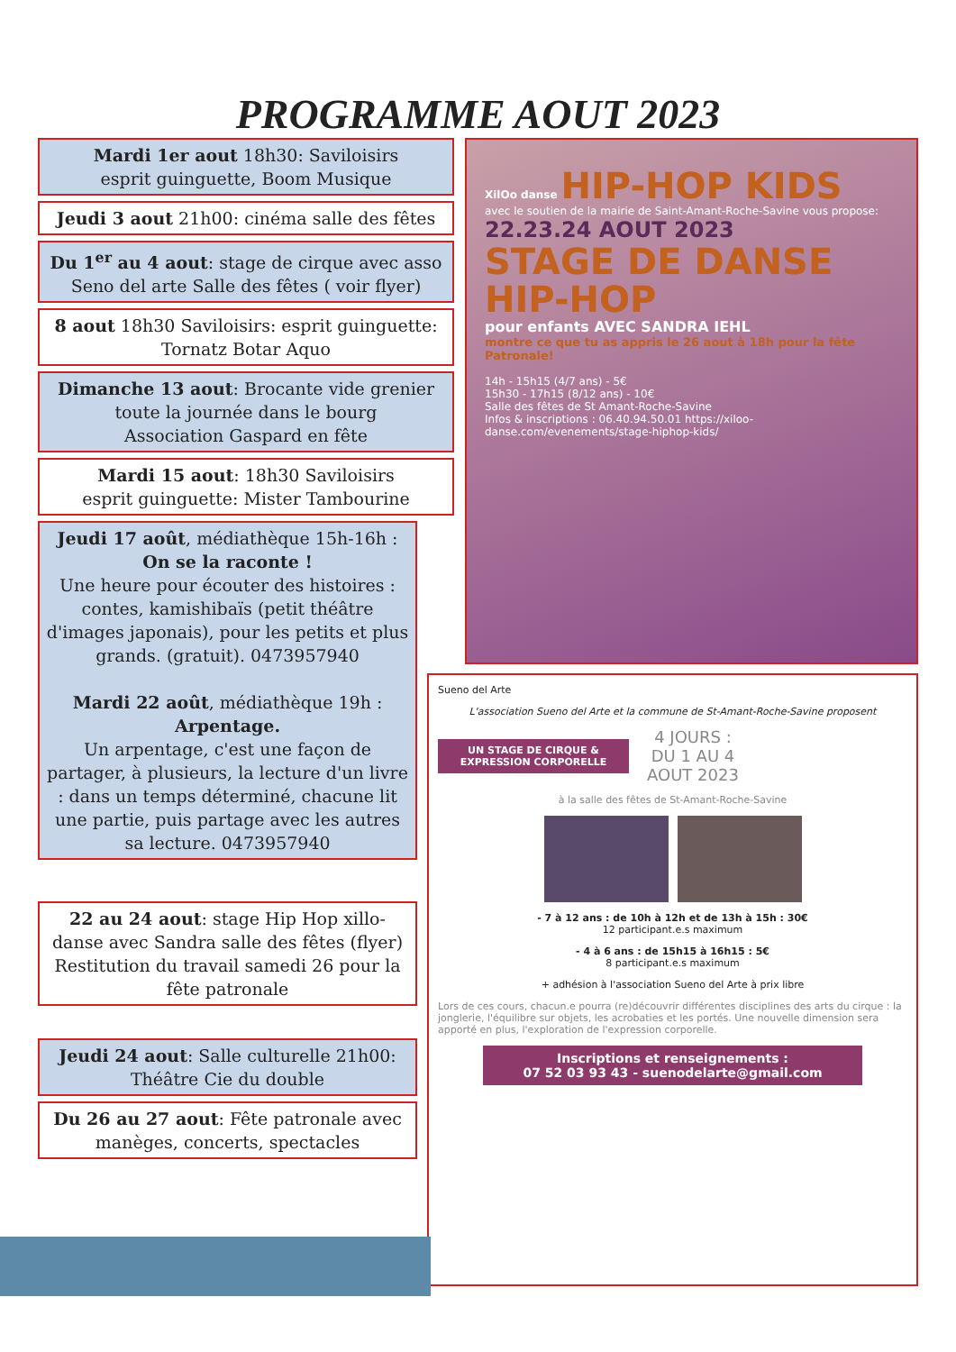PROGRAMME AOUT 2023
Mardi 1er aout 18h30: Saviloisirs
esprit guinguette, Boom Musique
Jeudi 3 aout 21h00: cinéma salle des fêtes
Du 1<sup>er</sup> au 4 aout: stage de cirque avec asso Seno del arte Salle des fêtes ( voir flyer)
8 aout 18h30 Saviloisirs: esprit guinguette: Tornatz Botar Aquo
Dimanche 13 aout: Brocante vide grenier toute la journée dans le bourg
Association Gaspard en fête
Mardi 15 aout: 18h30 Saviloisirs
esprit guinguette: Mister Tambourine
Jeudi 17 août, médiathèque 15h-16h :
On se la raconte !
Une heure pour écouter des histoires : contes, kamishibaïs (petit théâtre d'images japonais), pour les petits et plus grands. (gratuit). 0473957940
Mardi 22 août, médiathèque 19h :
Arpentage.
Un arpentage, c'est une façon de partager, à plusieurs, la lecture d'un livre : dans un temps déterminé, chacune lit une partie, puis partage avec les autres sa lecture. 0473957940
22 au 24 aout: stage Hip Hop xillo-danse avec Sandra salle des fêtes (flyer) Restitution du travail samedi 26 pour la fête patronale
Jeudi 24 aout: Salle culturelle 21h00: Théâtre Cie du double
Du 26 au 27 aout: Fête patronale avec manèges, concerts, spectacles
XilOo danse HIP-HOP KIDS
avec le soutien de la mairie de Saint-Amant-Roche-Savine vous propose:
22.23.24 AOUT 2023
STAGE DE DANSE HIP-HOP
pour enfants AVEC SANDRA IEHL
montre ce que tu as appris le 26 aout à 18h pour la fête Patronale!
14h - 15h15 (4/7 ans) - 5€
15h30 - 17h15 (8/12 ans) - 10€
Salle des fêtes de St Amant-Roche-Savine
Infos & inscriptions : 06.40.94.50.01 https://xiloo-danse.com/evenements/stage-hiphop-kids/
Sueno del Arte
L'association Sueno del Arte et la commune de St-Amant-Roche-Savine proposent
UN STAGE DE CIRQUE & EXPRESSION CORPORELLE
4 JOURS :
DU 1 AU 4
AOUT 2023
à la salle des fêtes de St-Amant-Roche-Savine
- 7 à 12 ans : de 10h à 12h et de 13h à 15h : 30€
12 participant.e.s maximum
- 4 à 6 ans : de 15h15 à 16h15 : 5€
8 participant.e.s maximum
+ adhésion à l'association Sueno del Arte à prix libre
Lors de ces cours, chacun.e pourra (re)découvrir différentes disciplines des arts du cirque : la jonglerie, l'équilibre sur objets, les acrobaties et les portés. Une nouvelle dimension sera apporté en plus, l'exploration de l'expression corporelle.
Inscriptions et renseignements :
07 52 03 93 43 - suenodelarte@gmail.com